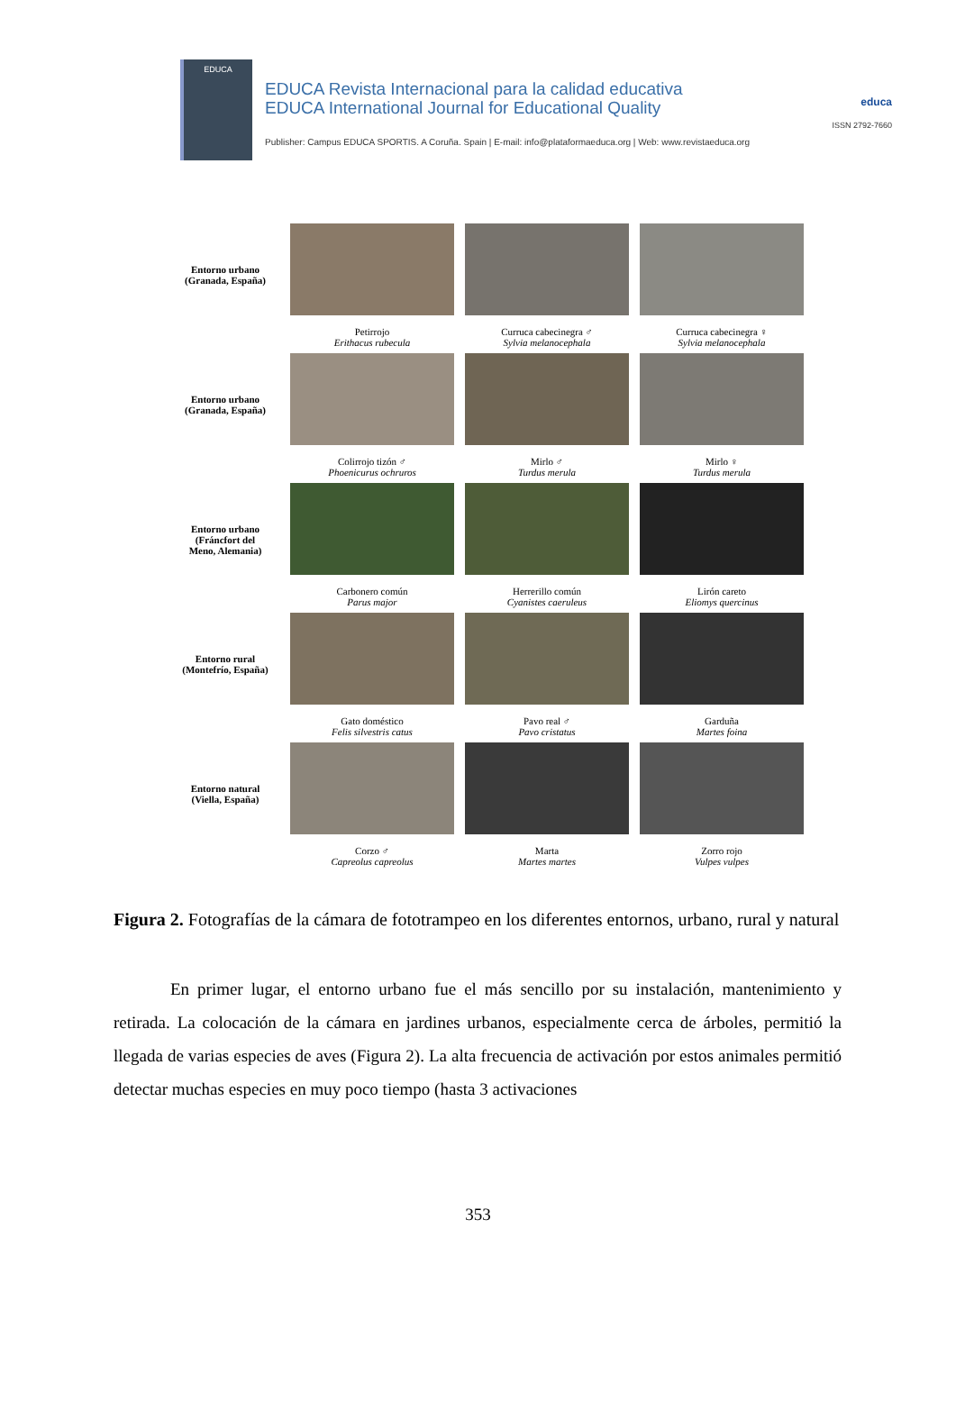EDUCA
EDUCA Revista Internacional para la calidad educativa
EDUCA International Journal for Educational Quality
Publisher: Campus EDUCA SPORTIS. A Coruña. Spain | E-mail: info@plataformaeduca.org | Web: www.revistaeduca.org
educa
ISSN 2792-7660
Entorno urbano
(Granada, España)
Petirrojo
Erithacus rubecula
Curruca cabecinegra ♂
Sylvia melanocephala
Curruca cabecinegra ♀
Sylvia melanocephala
Entorno urbano
(Granada, España)
Colirrojo tizón ♂
Phoenicurus ochruros
Mirlo ♂
Turdus merula
Mirlo ♀
Turdus merula
Entorno urbano
(Fráncfort del
Meno, Alemania)
Carbonero común
Parus major
Herrerillo común
Cyanistes caeruleus
Lirón careto
Eliomys quercinus
Entorno rural
(Montefrío, España)
Gato doméstico
Felis silvestris catus
Pavo real ♂
Pavo cristatus
Garduña
Martes foina
Entorno natural
(Viella, España)
Corzo ♂
Capreolus capreolus
Marta
Martes martes
Zorro rojo
Vulpes vulpes
Figura 2. Fotografías de la cámara de fototrampeo en los diferentes entornos, urbano, rural y natural
En primer lugar, el entorno urbano fue el más sencillo por su instalación, mantenimiento y retirada. La colocación de la cámara en jardines urbanos, especialmente cerca de árboles, permitió la llegada de varias especies de aves (Figura 2). La alta frecuencia de activación por estos animales permitió detectar muchas especies en muy poco tiempo (hasta 3 activaciones
353